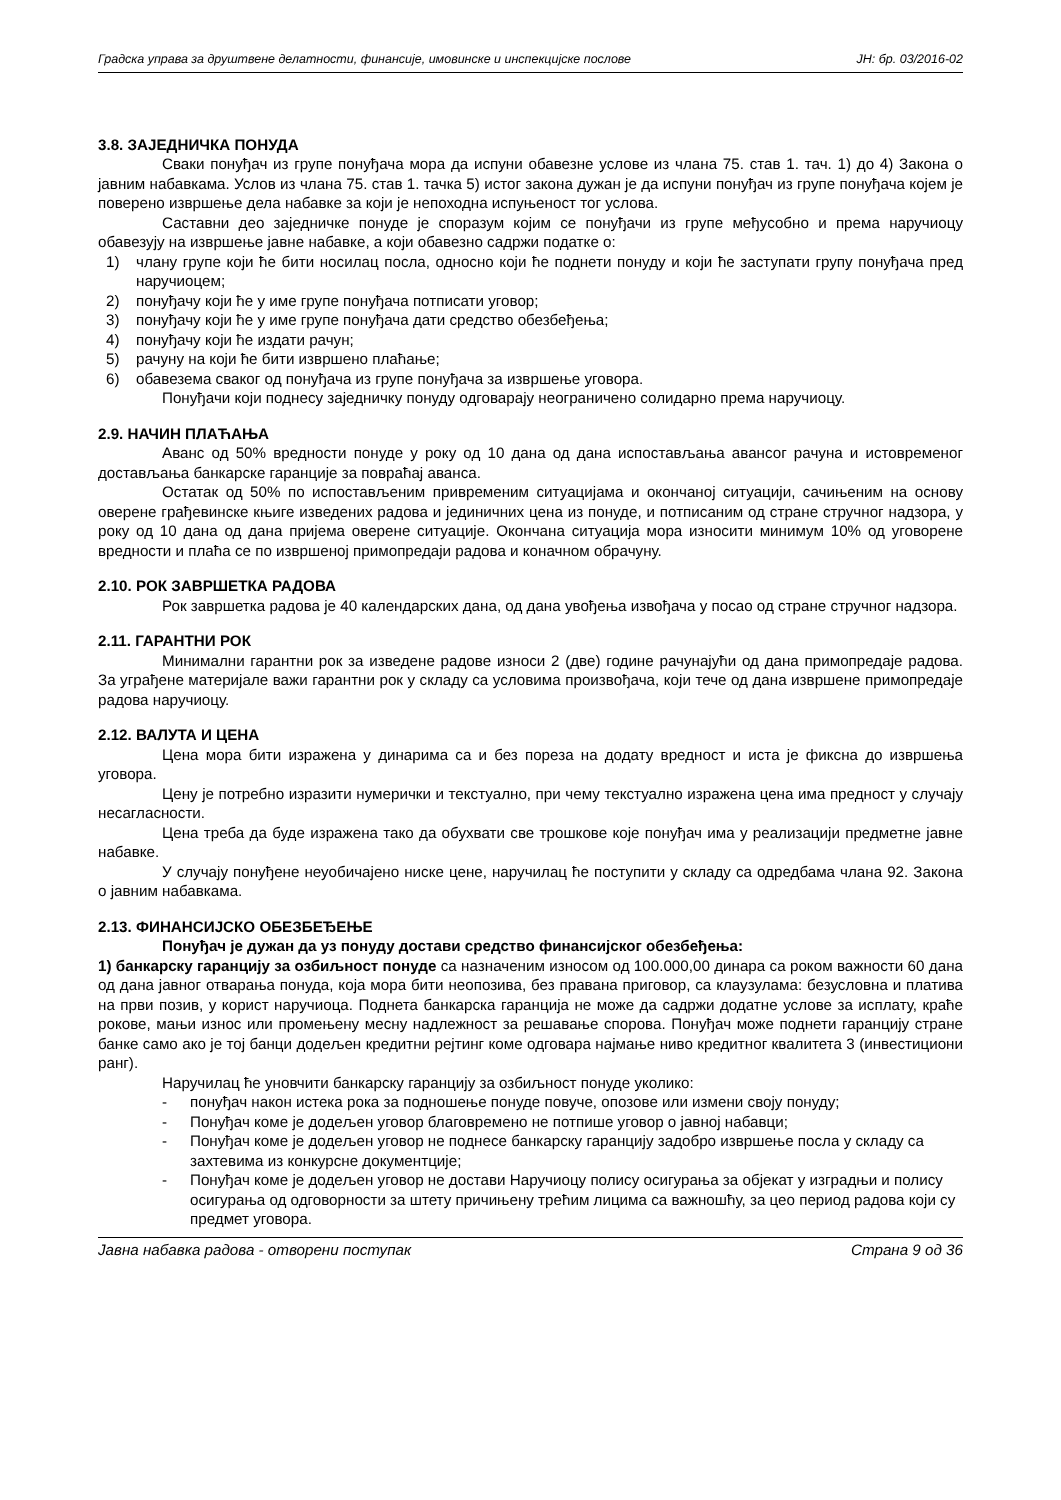Градска управа за друштвене делатности, финансије, имовинске и инспекцијске послове ЈН: бр. 03/2016-02
3.8. ЗАЈЕДНИЧКА ПОНУДА
Сваки понуђач из групе понуђача мора да испуни обавезне услове из члана 75. став 1. тач. 1) до 4) Закона о јавним набавкама. Услов из члана 75. став 1. тачка 5) истог закона дужан је да испуни понуђач из групе понуђача којем је поверено извршење дела набавке за који је непоходна испуњеност тог услова.
Саставни део заједничке понуде је споразум којим се понуђачи из групе међусобно и према наручиоцу обавезују на извршење јавне набавке, а који обавезно садржи податке о:
1) члану групе који ће бити носилац посла, односно који ће поднети понуду и који ће заступати групу понуђача пред наручиоцем;
2) понуђачу који ће у име групе понуђача потписати уговор;
3) понуђачу који ће у име групе понуђача дати средство обезбеђења;
4) понуђачу који ће издати рачун;
5) рачуну на који ће бити извршено плаћање;
6) обавезема сваког од понуђача из групе понуђача за извршење уговора.
Понуђачи који поднесу заједничку понуду одговарају неограничено солидарно према наручиоцу.
2.9. НАЧИН ПЛАЋАЊА
Аванс од 50% вредности понуде у року од 10 дана од дана испостављања авансог рачуна и истовременог достављања банкарске гаранције за повраћај аванса.
Остатак од 50% по испостављеним привременим ситуацијама и окончаној ситуацији, сачињеним на основу оверене грађевинске књиге изведених радова и јединичних цена из понуде, и потписаним од стране стручног надзора, у року од 10 дана од дана пријема оверене ситуације. Окончана ситуација мора износити минимум 10% од уговорене вредности и плаћа се по извршеној примопредаји радова и коначном обрачуну.
2.10. РОК ЗАВРШЕТКА РАДОВА
Рок завршетка радова је 40 календарских дана, од дана увођења извођача у посао од стране стручног надзора.
2.11. ГАРАНТНИ РОК
Минимални гарантни рок за изведене радове износи 2 (две) године рачунајући од дана примопредаје радова. За уграђене материјале важи гарантни рок у складу са условима произвођача, који тече од дана извршене примопредаје радова наручиоцу.
2.12. ВАЛУТА И ЦЕНА
Цена мора бити изражена у динарима са и без пореза на додату вредност и иста је фиксна до извршења уговора.
Цену је потребно изразити нумерички и текстуално, при чему текстуално изражена цена има предност у случају несагласности.
Цена треба да буде изражена тако да обухвати све трошкове које понуђач има у реализацији предметне јавне набавке.
У случају понуђене неуобичајено ниске цене, наручилац ће поступити у складу са одредбама члана 92. Закона о јавним набавкама.
2.13. ФИНАНСИЈСКО ОБЕЗБЕЂЕЊЕ
Понуђач је дужан да уз понуду достави средство финансијског обезбеђења:
1) банкарску гаранцију за озбиљност понуде са назначеним износом од 100.000,00 динара са роком важности 60 дана од дана јавног отварања понуда, која мора бити неопозива, без правана приговор, са клаузулама: безусловна и платива на први позив, у корист наручиоца. Поднета банкарска гаранција не може да садржи додатне услове за исплату, краће рокове, мањи износ или промењену месну надлежност за решавање спорова. Понуђач може поднети гаранцију стране банке само ако је тој банци додељен кредитни рејтинг коме одговара најмање ниво кредитног квалитета 3 (инвестициони ранг).
Наручилац ће уновчити банкарску гаранцију за озбиљност понуде уколико:
- понуђач након истека рока за подношење понуде повуче, опозове или измени своју понуду;
- Понуђач коме је додељен уговор благовремено не потпише уговор о јавној набавци;
- Понуђач коме је додељен уговор не поднесе банкарску гаранцију задобро извршење посла у складу са захтевима из конкурсне документције;
- Понуђач коме је додељен уговор не достави Наручиоцу полису осигурања за објекат у изградњи и полису осигурања од одговорности за штету причињену трећим лицима са важношћу, за цео период радова који су предмет уговора.
Јавна набавка радова - отворени поступак Страна 9 од 36